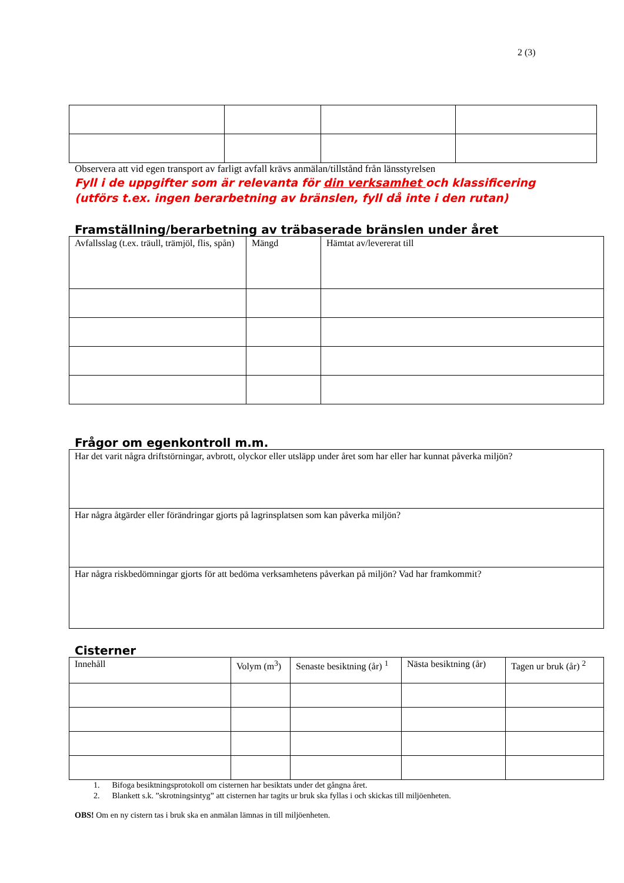2 (3)
Observera att vid egen transport av farligt avfall krävs anmälan/tillstånd från länsstyrelsen
Fyll i de uppgifter som är relevanta för din verksamhet och klassificering
(utförs t.ex. ingen berarbetning av bränslen, fyll då inte i den rutan)
Framställning/berarbetning av träbaserade bränslen under året
| Avfallsslag (t.ex. träull, trämjöl, flis, spån) | Mängd | Hämtat av/levererat till |
Frågor om egenkontroll m.m.
| Har det varit några driftstörningar, avbrott, olyckor eller utsläpp under året som har eller har kunnat påverka miljön? |
| Har några åtgärder eller förändringar gjorts på lagrinsplatsen som kan påverka miljön? |
| Har några riskbedömningar gjorts för att bedöma verksamhetens påverkan på miljön? Vad har framkommit? |
Cisterner
| Innehåll | Volym (m<sup>3</sup>) | Senaste besiktning (år) <sup>1</sup> | Nästa besiktning (år) | Tagen ur bruk (år) <sup>2</sup> |
1. Bifoga besiktningsprotokoll om cisternen har besiktats under det gångna året.
2. Blankett s.k. ”skrotningsintyg” att cisternen har tagits ur bruk ska fyllas i och skickas till miljöenheten.
OBS! Om en ny cistern tas i bruk ska en anmälan lämnas in till miljöenheten.